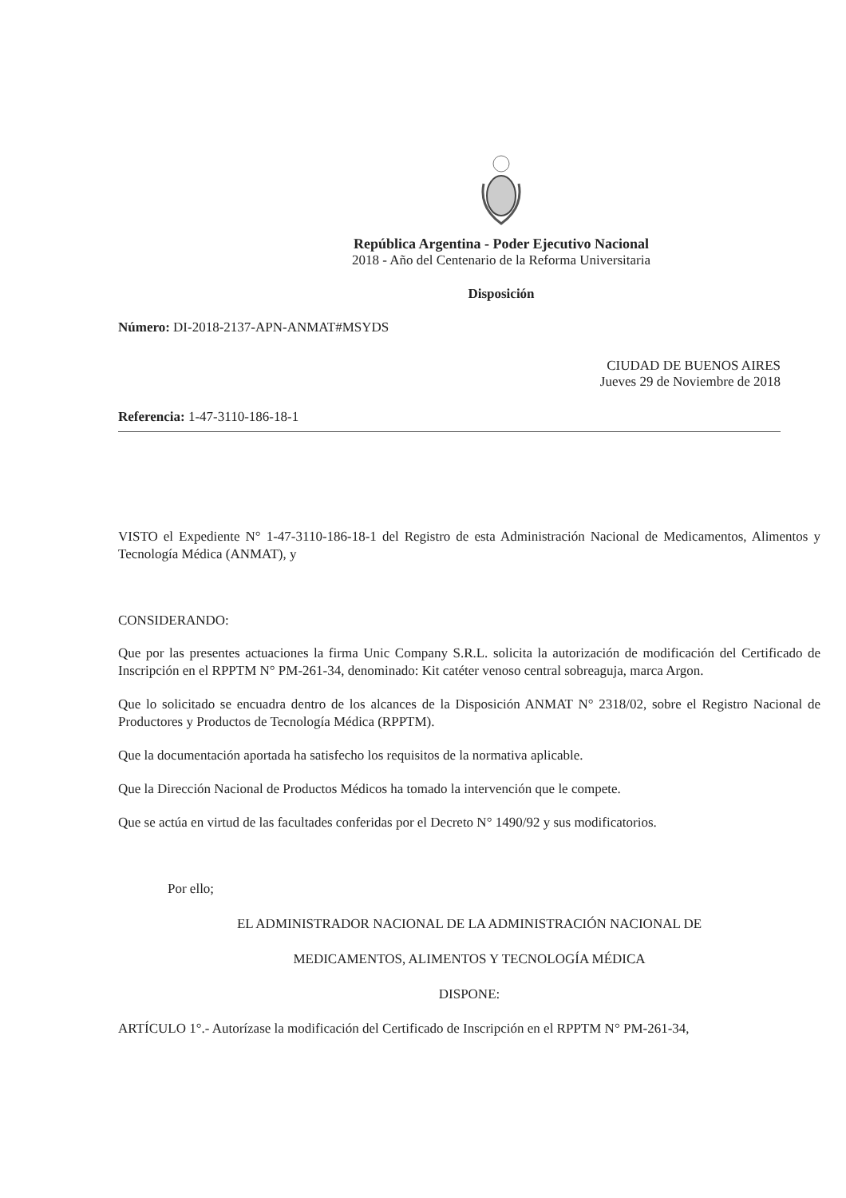República Argentina - Poder Ejecutivo Nacional
2018 - Año del Centenario de la Reforma Universitaria
Disposición
Número: DI-2018-2137-APN-ANMAT#MSYDS
CIUDAD DE BUENOS AIRES
Jueves 29 de Noviembre de 2018
Referencia: 1-47-3110-186-18-1
VISTO el Expediente N° 1-47-3110-186-18-1 del Registro de esta Administración Nacional de Medicamentos, Alimentos y Tecnología Médica (ANMAT), y
CONSIDERANDO:
Que por las presentes actuaciones la firma Unic Company S.R.L. solicita la autorización de modificación del Certificado de Inscripción en el RPPTM N° PM-261-34, denominado: Kit catéter venoso central sobreaguja, marca Argon.
Que lo solicitado se encuadra dentro de los alcances de la Disposición ANMAT N° 2318/02, sobre el Registro Nacional de Productores y Productos de Tecnología Médica (RPPTM).
Que la documentación aportada ha satisfecho los requisitos de la normativa aplicable.
Que la Dirección Nacional de Productos Médicos ha tomado la intervención que le compete.
Que se actúa en virtud de las facultades conferidas por el Decreto N° 1490/92 y sus modificatorios.
Por ello;
EL ADMINISTRADOR NACIONAL DE LA ADMINISTRACIÓN NACIONAL DE
MEDICAMENTOS, ALIMENTOS Y TECNOLOGÍA MÉDICA
DISPONE:
ARTÍCULO 1°.- Autorízase la modificación del Certificado de Inscripción en el RPPTM N° PM-261-34,